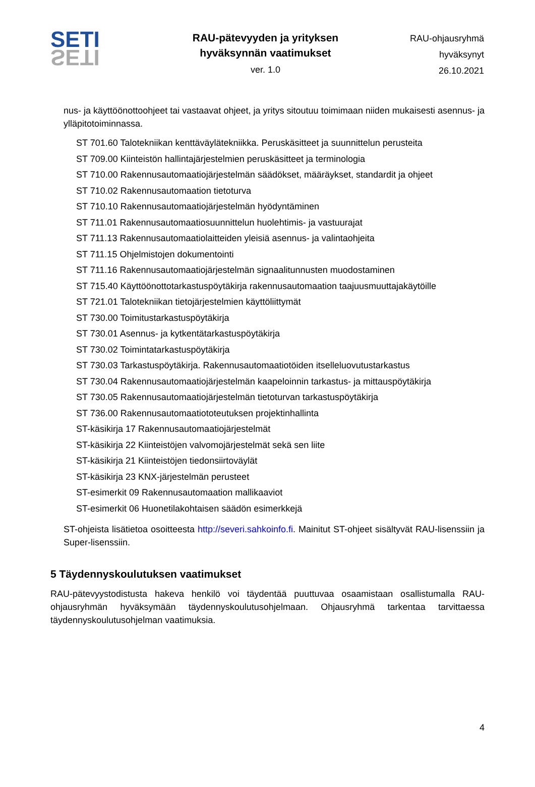SETI
SETI
RAU-pätevyyden ja yrityksen
hyväksynnän vaatimukset
ver. 1.0
RAU-ohjausryhmä
hyväksynyt
26.10.2021
nus- ja käyttöönottoohjeet tai vastaavat ohjeet, ja yritys sitoutuu toimimaan niiden mukaisesti asennus- ja ylläpitotoiminnassa.
ST 701.60 Talotekniikan kenttäväylätekniikka. Peruskäsitteet ja suunnittelun perusteita
ST 709.00 Kiinteistön hallintajärjestelmien peruskäsitteet ja terminologia
ST 710.00 Rakennusautomaatiojärjestelmän säädökset, määräykset, standardit ja ohjeet
ST 710.02 Rakennusautomaation tietoturva
ST 710.10 Rakennusautomaatiojärjestelmän hyödyntäminen
ST 711.01 Rakennusautomaatiosuunnittelun huolehtimis- ja vastuurajat
ST 711.13 Rakennusautomaatiolaitteiden yleisiä asennus- ja valintaohjeita
ST 711.15 Ohjelmistojen dokumentointi
ST 711.16 Rakennusautomaatiojärjestelmän signaalitunnusten muodostaminen
ST 715.40 Käyttöönottotarkastuspöytäkirja rakennusautomaation taajuusmuuttajakäytöille
ST 721.01 Talotekniikan tietojärjestelmien käyttöliittymät
ST 730.00 Toimitustarkastuspöytäkirja
ST 730.01 Asennus- ja kytkentätarkastuspöytäkirja
ST 730.02 Toimintatarkastuspöytäkirja
ST 730.03 Tarkastuspöytäkirja. Rakennusautomaatiotöiden itselleluovutustarkastus
ST 730.04 Rakennusautomaatiojärjestelmän kaapeloinnin tarkastus- ja mittauspöytäkirja
ST 730.05 Rakennusautomaatiojärjestelmän tietoturvan tarkastuspöytäkirja
ST 736.00 Rakennusautomaatiototeutuksen projektinhallinta
ST-käsikirja 17 Rakennusautomaatiojärjestelmät
ST-käsikirja 22 Kiinteistöjen valvomojärjestelmät sekä sen liite
ST-käsikirja 21 Kiinteistöjen tiedonsiirtoväylät
ST-käsikirja 23 KNX-järjestelmän perusteet
ST-esimerkit 09 Rakennusautomaation mallikaaviot
ST-esimerkit 06 Huonetilakohtaisen säädön esimerkkejä
ST-ohjeista lisätietoa osoitteesta http://severi.sahkoinfo.fi. Mainitut ST-ohjeet sisältyvät RAU-lisenssiin ja Super-lisenssiin.
5 Täydennyskoulutuksen vaatimukset
RAU-pätevyystodistusta hakeva henkilö voi täydentää puuttuvaa osaamistaan osallistumalla RAU-ohjausryhmän hyväksymään täydennyskoulutusohjelmaan. Ohjausryhmä tarkentaa tarvittaessa täydennyskoulutusohjelman vaatimuksia.
4